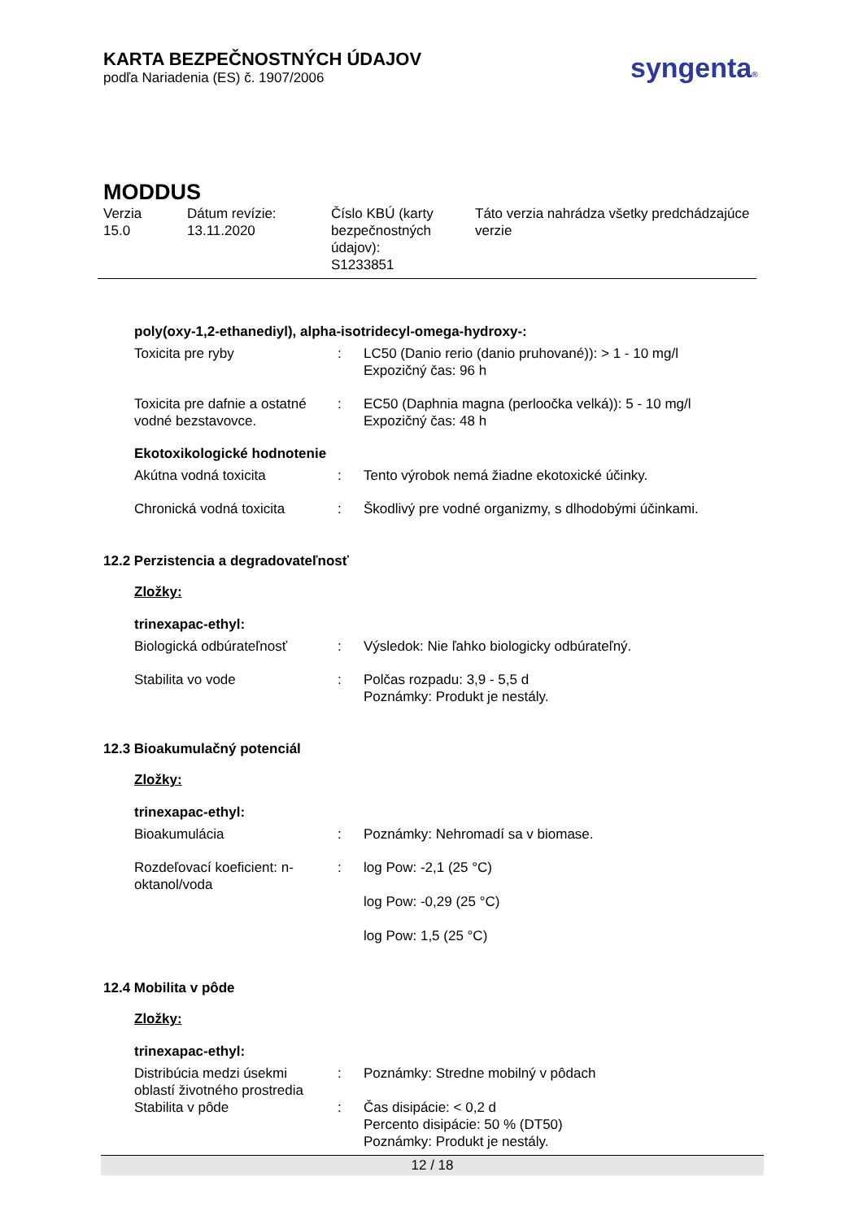KARTA BEZPEČNOSTNÝCH ÚDAJOV
podľa Nariadenia (ES) č. 1907/2006
syngenta®
MODDUS
| Verzia 15.0 | Dátum revízie: 13.11.2020 | Číslo KBÚ (karty bezpečnostných údajov): S1233851 | Táto verzia nahrádza všetky predchádzajúce verzie |
poly(oxy-1,2-ethanediyl), alpha-isotridecyl-omega-hydroxy-:
| Toxicita pre ryby | : | LC50 (Danio rerio (danio pruhované)): > 1 - 10 mg/l Expozičný čas: 96 h |
| Toxicita pre dafnie a ostatné vodné bezstavovce. | : | EC50 (Daphnia magna (perloočka velká)): 5 - 10 mg/l Expozičný čas: 48 h |
Ekotoxikologické hodnotenie
| Akútna vodná toxicita | : | Tento výrobok nemá žiadne ekotoxické účinky. |
| Chronická vodná toxicita | : | Škodlivý pre vodné organizmy, s dlhodobými účinkami. |
12.2 Perzistencia a degradovateľnosť
Zložky:
trinexapac-ethyl:
| Biologická odbúrateľnosť | : | Výsledok: Nie ľahko biologicky odbúrateľný. |
| Stabilita vo vode | : | Polčas rozpadu: 3,9 - 5,5 d Poznámky: Produkt je nestály. |
12.3 Bioakumulačný potenciál
Zložky:
trinexapac-ethyl:
| Bioakumulácia | : | Poznámky: Nehromadí sa v biomase. |
| Rozdeľovací koeficient: n-oktanol/voda | : | log Pow: -2,1 (25 °C) log Pow: -0,29 (25 °C) log Pow: 1,5 (25 °C) |
12.4 Mobilita v pôde
Zložky:
trinexapac-ethyl:
| Distribúcia medzi úsekmi oblastí životného prostredia | : | Poznámky: Stredne mobilný v pôdach |
| Stabilita v pôde | : | Čas disipácie: < 0,2 d Percento disipácie: 50 % (DT50) Poznámky: Produkt je nestály. |
12 / 18